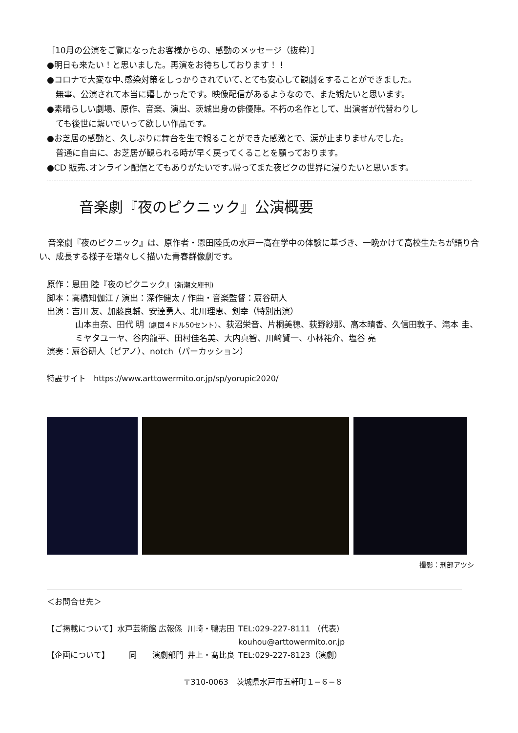［10月の公演をご覧になったお客様からの、感動のメッセージ（抜粋）］
●明日も来たい！と思いました。再演をお待ちしております！！
●コロナで大変な中､感染対策をしっかりされていて､とても安心して観劇をすることができました。
無事、公演されて本当に嬉しかったです。映像配信があるようなので、また観たいと思います。
●素晴らしい劇場、原作、音楽、演出、茨城出身の俳優陣。不朽の名作として、出演者が代替わりし
ても後世に繋いでいって欲しい作品です。
●お芝居の感動と、久しぶりに舞台を生で観ることができた感激とで、涙が止まりませんでした。
普通に自由に、お芝居が観られる時が早く戻ってくることを願っております。
●CD 販売､オンライン配信とてもありがたいです｡帰ってまた夜ピクの世界に浸りたいと思います。
音楽劇『夜のピクニック』公演概要
音楽劇『夜のピクニック』は、原作者・恩田陸氏の水戸一高在学中の体験に基づき、一晩かけて高校生たちが語り合い、成長する様子を瑞々しく描いた青春群像劇です。
原作：恩田 陸『夜のピクニック』(新潮文庫刊)
脚本：高橋知伽江 / 演出：深作健太 / 作曲・音楽監督：扇谷研人
出演：吉川 友、加藤良輔、安達勇人、北川理恵、剣幸（特別出演）
山本由奈、田代 明（劇団４ドル50セント）、荻沼栄音、片桐美穂、荻野紗那、高本晴香、久信田敦子、滝本 圭、ミヤタユーヤ、谷内龍平、田村佳名美、大内真智、川﨑賢一、小林祐介、塩谷 亮
演奏：扇谷研人（ピアノ）、notch（パーカッション）
特設サイト　https://www.arttowermito.or.jp/sp/yorupic2020/
撮影：刑部アツシ
＜お問合せ先＞
| 【ご掲載について】水戸芸術館 広報係 | 川崎・鴨志田 | TEL:029-227-8111 （代表） kouhou@arttowermito.or.jp |
| 【企画について】 同 演劇部門 | 井上・髙比良 | TEL:029-227-8123（演劇） |
〒310-0063　茨城県水戸市五軒町１−６−８